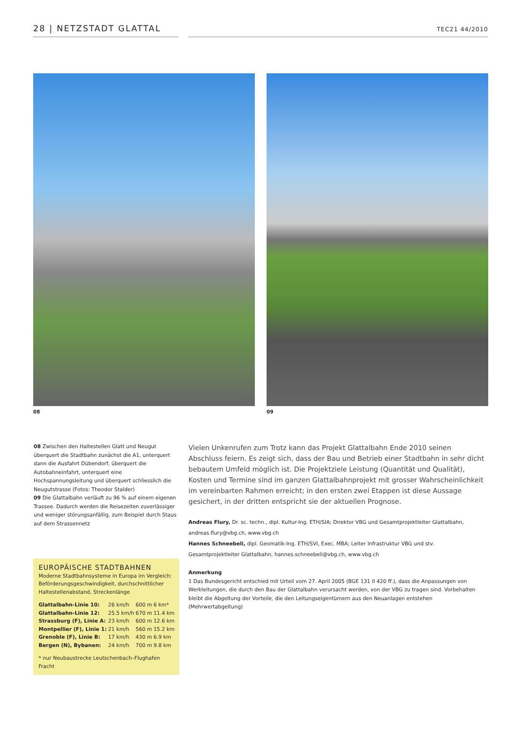28 | NETZSTADT GLATTAL
TEC21 44/2010
08 09
08 Zwischen den Haltestellen Glatt und Neugut überquert die Stadtbahn zunächst die A1, unterquert dann die Ausfahrt Dübendorf, überquert die Autobahneinfahrt, unterquert eine Hochspannungsleitung und überquert schliesslich die Neugutstrasse (Fotos: Theodor Stalder)
09 Die Glattalbahn verläuft zu 96 % auf einem eigenen Trassee. Dadurch werden die Reisezeiten zuverlässiger und weniger störungsanfällig, zum Beispiel durch Staus auf dem Strassennetz
EUROPÄISCHE STADTBAHNEN
Moderne Stadtbahnsysteme in Europa im Vergleich: Beförderungsgeschwindigkeit, durchschnittlicher Haltestellenabstand, Streckenlänge
| Glattalbahn-Linie 10: | 26 km/h | 600 m | 6 km* |
| Glattalbahn-Linie 12: | 25.5 km/h | 670 m | 11.4 km |
| Strassburg (F), Linie A: | 23 km/h | 600 m | 12.6 km |
| Montpellier (F), Linie 1: | 21 km/h | 560 m | 15.2 km |
| Grenoble (F), Linie B: | 17 km/h | 430 m | 6.9 km |
| Bergen (N), Bybanen: | 24 km/h | 700 m | 9.8 km |
* nur Neubaustrecke Leutschenbach–Flughafen Fracht
Vielen Unkenrufen zum Trotz kann das Projekt Glattalbahn Ende 2010 seinen Abschluss feiern. Es zeigt sich, dass der Bau und Betrieb einer Stadtbahn in sehr dicht bebautem Umfeld möglich ist. Die Projektziele Leistung (Quantität und Qualität), Kosten und Termine sind im ganzen Glattalbahnprojekt mit grosser Wahrscheinlichkeit im vereinbarten Rahmen erreicht; in den ersten zwei Etappen ist diese Aussage gesichert, in der dritten entspricht sie der aktuellen Prognose.
Andreas Flury, Dr. sc. techn., dipl. Kultur-Ing. ETH/SIA; Direktor VBG und Gesamtprojektleiter Glattalbahn, andreas.flury@vbg.ch, www.vbg.ch
Hannes Schneebeli, dipl. Geomatik-Ing. ETH/SVI, Exec. MBA; Leiter Infrastruktur VBG und stv. Gesamtprojektleiter Glattalbahn, hannes.schneebeli@vbg.ch, www.vbg.ch
Anmerkung
1 Das Bundesgericht entschied mit Urteil vom 27. April 2005 (BGE 131 II 420 ff.), dass die Anpassungen von Werkleitungen, die durch den Bau der Glattalbahn verursacht werden, von der VBG zu tragen sind. Vorbehalten bleibt die Abgeltung der Vorteile, die den Leitungseigentümern aus den Neuanlagen entstehen (Mehrwertabgeltung)